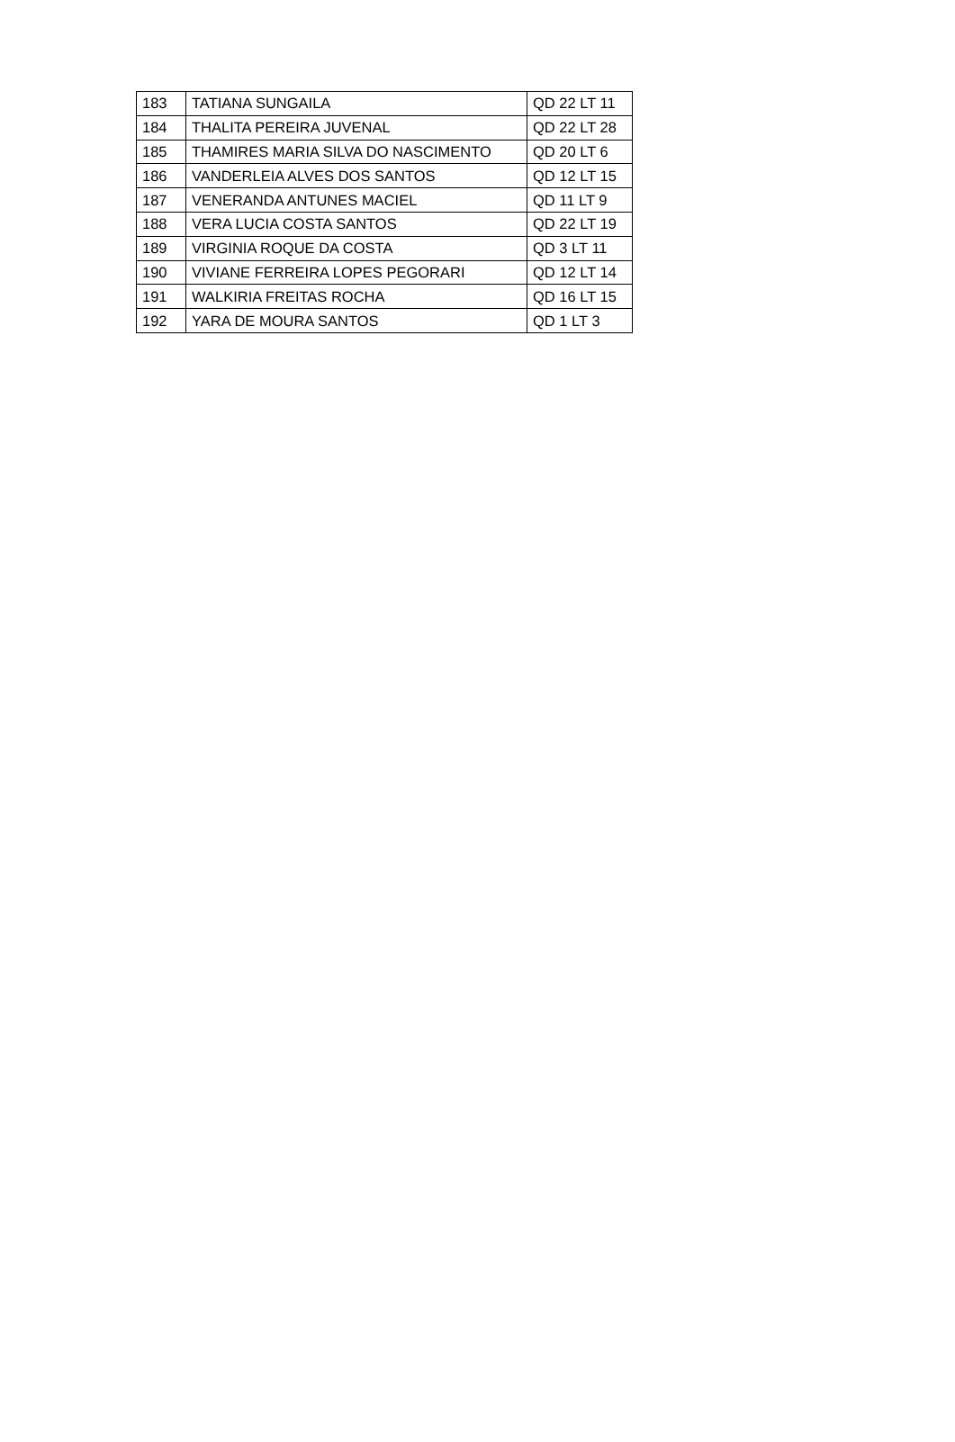| 183 | TATIANA SUNGAILA | QD 22 LT 11 |
| 184 | THALITA PEREIRA JUVENAL | QD 22 LT 28 |
| 185 | THAMIRES MARIA SILVA DO NASCIMENTO | QD 20 LT 6 |
| 186 | VANDERLEIA ALVES DOS SANTOS | QD 12 LT 15 |
| 187 | VENERANDA ANTUNES MACIEL | QD 11 LT 9 |
| 188 | VERA LUCIA COSTA SANTOS | QD 22 LT 19 |
| 189 | VIRGINIA ROQUE DA COSTA | QD 3 LT 11 |
| 190 | VIVIANE FERREIRA LOPES PEGORARI | QD 12 LT 14 |
| 191 | WALKIRIA FREITAS ROCHA | QD 16 LT 15 |
| 192 | YARA DE MOURA SANTOS | QD 1 LT 3 |